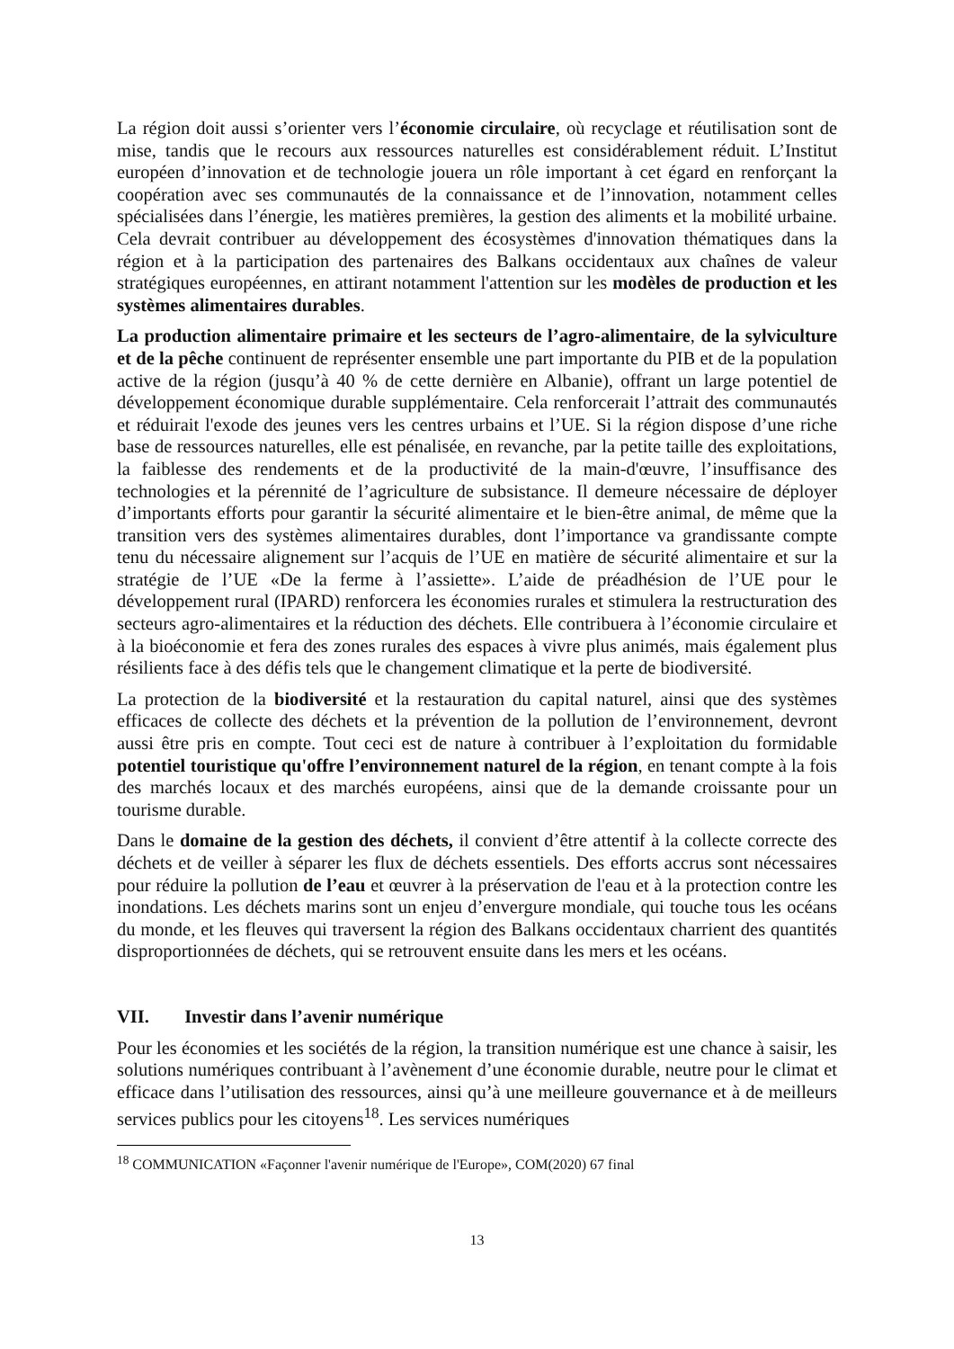La région doit aussi s’orienter vers l’économie circulaire, où recyclage et réutilisation sont de mise, tandis que le recours aux ressources naturelles est considérablement réduit. L’Institut européen d’innovation et de technologie jouera un rôle important à cet égard en renforçant la coopération avec ses communautés de la connaissance et de l’innovation, notamment celles spécialisées dans l’énergie, les matières premières, la gestion des aliments et la mobilité urbaine. Cela devrait contribuer au développement des écosystèmes d'innovation thématiques dans la région et à la participation des partenaires des Balkans occidentaux aux chaînes de valeur stratégiques européennes, en attirant notamment l'attention sur les modèles de production et les systèmes alimentaires durables.
La production alimentaire primaire et les secteurs de l’agro-alimentaire, de la sylviculture et de la pêche continuent de représenter ensemble une part importante du PIB et de la population active de la région (jusqu’à 40 % de cette dernière en Albanie), offrant un large potentiel de développement économique durable supplémentaire. Cela renforcerait l’attrait des communautés et réduirait l'exode des jeunes vers les centres urbains et l’UE. Si la région dispose d’une riche base de ressources naturelles, elle est pénalisée, en revanche, par la petite taille des exploitations, la faiblesse des rendements et de la productivité de la main-d'œuvre, l’insuffisance des technologies et la pérennité de l’agriculture de subsistance. Il demeure nécessaire de déployer d’importants efforts pour garantir la sécurité alimentaire et le bien-être animal, de même que la transition vers des systèmes alimentaires durables, dont l’importance va grandissante compte tenu du nécessaire alignement sur l’acquis de l’UE en matière de sécurité alimentaire et sur la stratégie de l’UE «De la ferme à l’assiette». L’aide de préadhésion de l’UE pour le développement rural (IPARD) renforcera les économies rurales et stimulera la restructuration des secteurs agro-alimentaires et la réduction des déchets. Elle contribuera à l’économie circulaire et à la bioéconomie et fera des zones rurales des espaces à vivre plus animés, mais également plus résilients face à des défis tels que le changement climatique et la perte de biodiversité.
La protection de la biodiversité et la restauration du capital naturel, ainsi que des systèmes efficaces de collecte des déchets et la prévention de la pollution de l’environnement, devront aussi être pris en compte. Tout ceci est de nature à contribuer à l’exploitation du formidable potentiel touristique qu'offre l’environnement naturel de la région, en tenant compte à la fois des marchés locaux et des marchés européens, ainsi que de la demande croissante pour un tourisme durable.
Dans le domaine de la gestion des déchets, il convient d’être attentif à la collecte correcte des déchets et de veiller à séparer les flux de déchets essentiels. Des efforts accrus sont nécessaires pour réduire la pollution de l’eau et œuvrer à la préservation de l'eau et à la protection contre les inondations. Les déchets marins sont un enjeu d’envergure mondiale, qui touche tous les océans du monde, et les fleuves qui traversent la région des Balkans occidentaux charrient des quantités disproportionnées de déchets, qui se retrouvent ensuite dans les mers et les océans.
VII. Investir dans l’avenir numérique
Pour les économies et les sociétés de la région, la transition numérique est une chance à saisir, les solutions numériques contribuant à l’avènement d’une économie durable, neutre pour le climat et efficace dans l’utilisation des ressources, ainsi qu’à une meilleure gouvernance et à de meilleurs services publics pour les citoyens<sup>18</sup>. Les services numériques
<sup>18</sup> COMMUNICATION «Façonner l'avenir numérique de l'Europe», COM(2020) 67 final
13